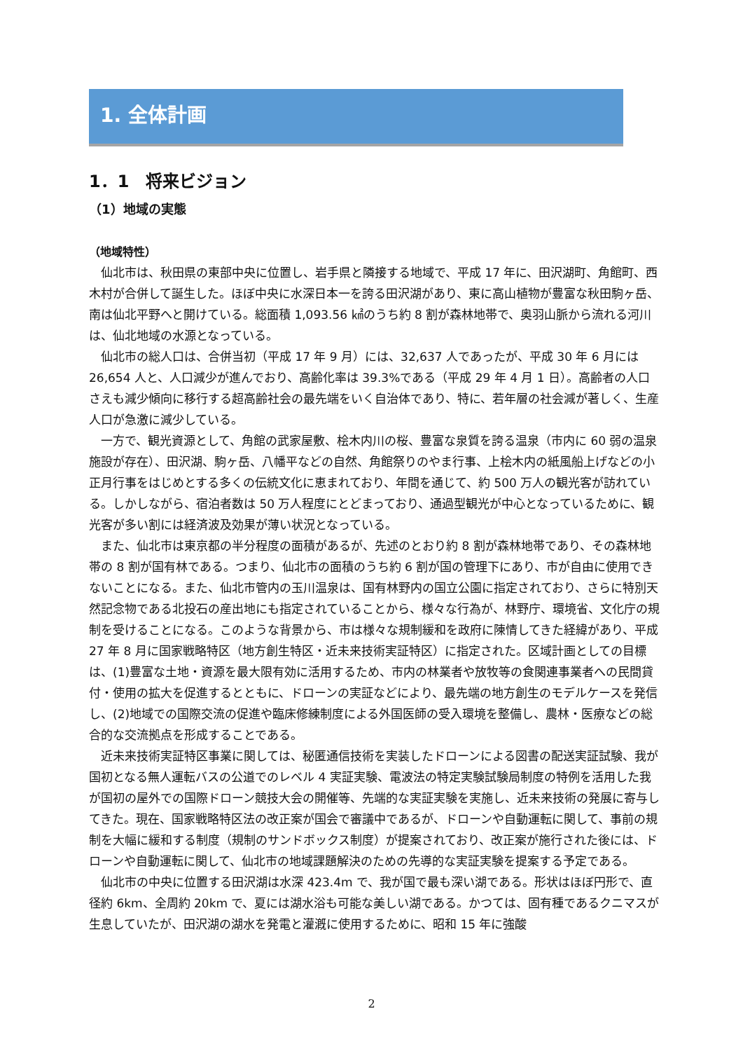1. 全体計画
1．1　将来ビジョン
（1）地域の実態
（地域特性）
仙北市は、秋田県の東部中央に位置し、岩手県と隣接する地域で、平成 17 年に、田沢湖町、角館町、西木村が合併して誕生した。ほぼ中央に水深日本一を誇る田沢湖があり、東に高山植物が豊富な秋田駒ヶ岳、南は仙北平野へと開けている。総面積 1,093.56 ㎢のうち約 8 割が森林地帯で、奥羽山脈から流れる河川は、仙北地域の水源となっている。
仙北市の総人口は、合併当初（平成 17 年 9 月）には、32,637 人であったが、平成 30 年 6 月には 26,654 人と、人口減少が進んでおり、高齢化率は 39.3%である（平成 29 年 4 月 1 日）。高齢者の人口さえも減少傾向に移行する超高齢社会の最先端をいく自治体であり、特に、若年層の社会減が著しく、生産人口が急激に減少している。
一方で、観光資源として、角館の武家屋敷、桧木内川の桜、豊富な泉質を誇る温泉（市内に 60 弱の温泉施設が存在）、田沢湖、駒ヶ岳、八幡平などの自然、角館祭りのやま行事、上桧木内の紙風船上げなどの小正月行事をはじめとする多くの伝統文化に恵まれており、年間を通じて、約 500 万人の観光客が訪れている。しかしながら、宿泊者数は 50 万人程度にとどまっており、通過型観光が中心となっているために、観光客が多い割には経済波及効果が薄い状況となっている。
また、仙北市は東京都の半分程度の面積があるが、先述のとおり約 8 割が森林地帯であり、その森林地帯の 8 割が国有林である。つまり、仙北市の面積のうち約 6 割が国の管理下にあり、市が自由に使用できないことになる。また、仙北市管内の玉川温泉は、国有林野内の国立公園に指定されており、さらに特別天然記念物である北投石の産出地にも指定されていることから、様々な行為が、林野庁、環境省、文化庁の規制を受けることになる。このような背景から、市は様々な規制緩和を政府に陳情してきた経緯があり、平成 27 年 8 月に国家戦略特区（地方創生特区・近未来技術実証特区）に指定された。区域計画としての目標は、(1)豊富な土地・資源を最大限有効に活用するため、市内の林業者や放牧等の食関連事業者への民間貸付・使用の拡大を促進するとともに、ドローンの実証などにより、最先端の地方創生のモデルケースを発信し、(2)地域での国際交流の促進や臨床修練制度による外国医師の受入環境を整備し、農林・医療などの総合的な交流拠点を形成することである。
近未来技術実証特区事業に関しては、秘匿通信技術を実装したドローンによる図書の配送実証試験、我が国初となる無人運転バスの公道でのレベル 4 実証実験、電波法の特定実験試験局制度の特例を活用した我が国初の屋外での国際ドローン競技大会の開催等、先端的な実証実験を実施し、近未来技術の発展に寄与してきた。現在、国家戦略特区法の改正案が国会で審議中であるが、ドローンや自動運転に関して、事前の規制を大幅に緩和する制度（規制のサンドボックス制度）が提案されており、改正案が施行された後には、ドローンや自動運転に関して、仙北市の地域課題解決のための先導的な実証実験を提案する予定である。
仙北市の中央に位置する田沢湖は水深 423.4m で、我が国で最も深い湖である。形状はほぼ円形で、直径約 6km、全周約 20km で、夏には湖水浴も可能な美しい湖である。かつては、固有種であるクニマスが生息していたが、田沢湖の湖水を発電と灌漑に使用するために、昭和 15 年に強酸
2